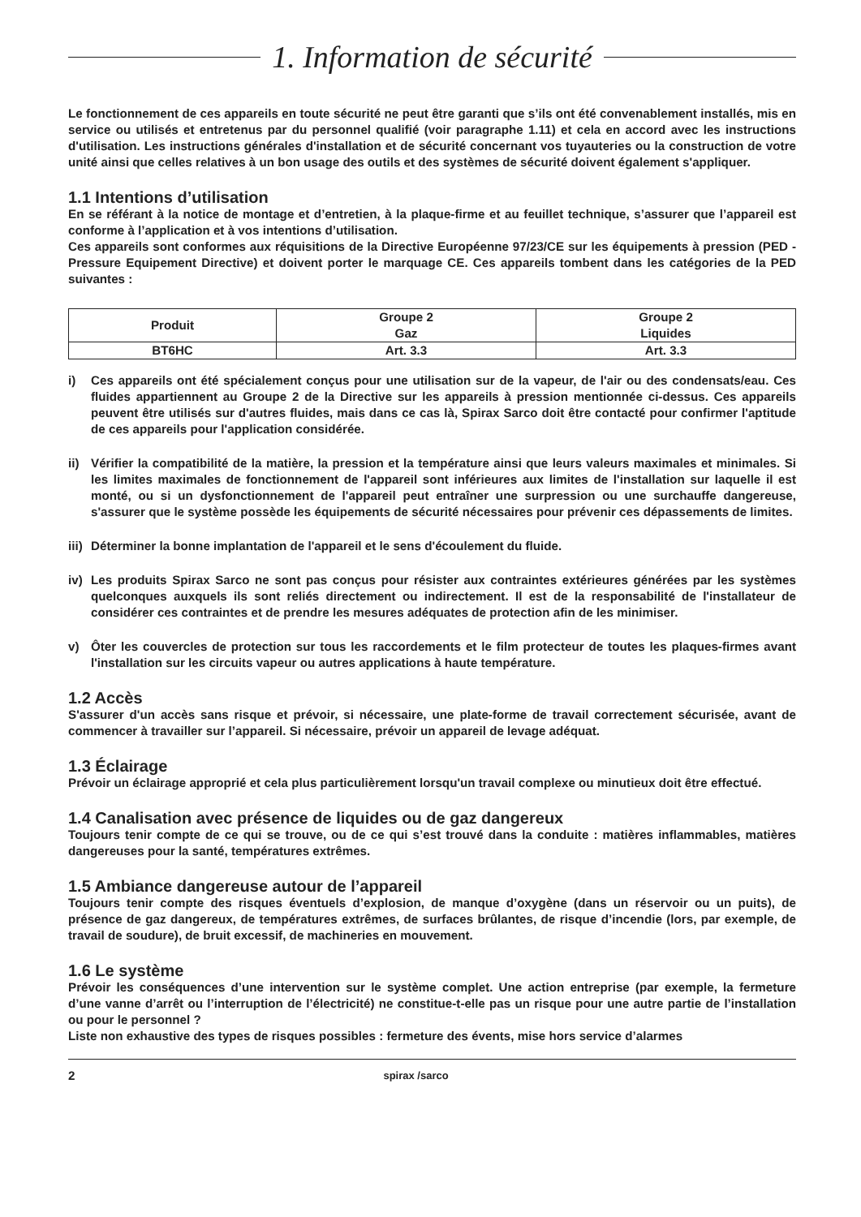1. Information de sécurité
Le fonctionnement de ces appareils en toute sécurité ne peut être garanti que s’ils ont été convenablement installés, mis en service ou utilisés et entretenus par du personnel qualifié (voir paragraphe 1.11) et cela en accord avec les instructions d'utilisation. Les instructions générales d'installation et de sécurité concernant vos tuyauteries ou la construction de votre unité ainsi que celles relatives à un bon usage des outils et des systèmes de sécurité doivent également s'appliquer.
1.1 Intentions d’utilisation
En se référant à la notice de montage et d’entretien, à la plaque-firme et au feuillet technique, s’assurer que l’appareil est conforme à l’application et à vos intentions d’utilisation.
Ces appareils sont conformes aux réquisitions de la Directive Européenne 97/23/CE sur les équipements à pression (PED - Pressure Equipement Directive) et doivent porter le marquage CE. Ces appareils tombent dans les catégories de la PED suivantes :
| Produit | Groupe 2 Gaz | Groupe 2 Liquides |
| --- | --- | --- |
| BT6HC | Art. 3.3 | Art. 3.3 |
i) Ces appareils ont été spécialement conçus pour une utilisation sur de la vapeur, de l'air ou des condensats/eau. Ces fluides appartiennent au Groupe 2 de la Directive sur les appareils à pression mentionnée ci-dessus. Ces appareils peuvent être utilisés sur d'autres fluides, mais dans ce cas là, Spirax Sarco doit être contacté pour confirmer l'aptitude de ces appareils pour l'application considérée.
ii) Vérifier la compatibilité de la matière, la pression et la température ainsi que leurs valeurs maximales et minimales. Si les limites maximales de fonctionnement de l'appareil sont inférieures aux limites de l'installation sur laquelle il est monté, ou si un dysfonctionnement de l'appareil peut entraîner une surpression ou une surchauffe dangereuse, s'assurer que le système possède les équipements de sécurité nécessaires pour prévenir ces dépassements de limites.
iii)
Déterminer la bonne implantation de l'appareil et le sens d'écoulement du fluide.
iv) Les produits Spirax Sarco ne sont pas conçus pour résister aux contraintes extérieures générées par les systèmes quelconques auxquels ils sont reliés directement ou indirectement. Il est de la responsabilité de l'installateur de considérer ces contraintes et de prendre les mesures adéquates de protection afin de les minimiser.
v) Ôter les couvercles de protection sur tous les raccordements et le film protecteur de toutes les plaques-firmes avant l'installation sur les circuits vapeur ou autres applications à haute température.
1.2 Accès
S'assurer d'un accès sans risque et prévoir, si nécessaire, une plate-forme de travail correctement sécurisée, avant de commencer à travailler sur l’appareil. Si nécessaire, prévoir un appareil de levage adéquat.
1.3 Éclairage
Prévoir un éclairage approprié et cela plus particulièrement lorsqu'un travail complexe ou minutieux doit être effectué.
1.4 Canalisation avec présence de liquides ou de gaz dangereux
Toujours tenir compte de ce qui se trouve, ou de ce qui s’est trouvé dans la conduite : matières inflammables, matières dangereuses pour la santé, températures extrêmes.
1.5 Ambiance dangereuse autour de l’appareil
Toujours tenir compte des risques éventuels d’explosion, de manque d’oxygène (dans un réservoir ou un puits), de présence de gaz dangereux, de températures extrêmes, de surfaces brûlantes, de risque d’incendie (lors, par exemple, de travail de soudure), de bruit excessif, de machineries en mouvement.
1.6 Le système
Prévoir les conséquences d’une intervention sur le système complet. Une action entreprise (par exemple, la fermeture d’une vanne d’arrêt ou l’interruption de l’électricité) ne constitue-t-elle pas un risque pour une autre partie de l’installation ou pour le personnel ?
Liste non exhaustive des types de risques possibles : fermeture des évents, mise hors service d’alarmes
2 spirax /sarco